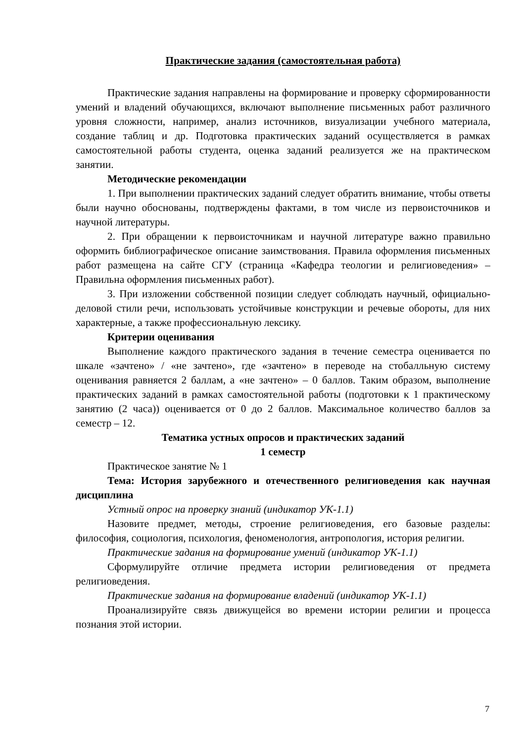Практические задания (самостоятельная работа)
Практические задания направлены на формирование и проверку сформированности умений и владений обучающихся, включают выполнение письменных работ различного уровня сложности, например, анализ источников, визуализации учебного материала, создание таблиц и др. Подготовка практических заданий осуществляется в рамках самостоятельной работы студента, оценка заданий реализуется же на практическом занятии.
Методические рекомендации
1. При выполнении практических заданий следует обратить внимание, чтобы ответы были научно обоснованы, подтверждены фактами, в том числе из первоисточников и научной литературы.
2. При обращении к первоисточникам и научной литературе важно правильно оформить библиографическое описание заимствования. Правила оформления письменных работ размещена на сайте СГУ (страница «Кафедра теологии и религиоведения» – Правильна оформления письменных работ).
3. При изложении собственной позиции следует соблюдать научный, официально-деловой стили речи, использовать устойчивые конструкции и речевые обороты, для них характерные, а также профессиональную лексику.
Критерии оценивания
Выполнение каждого практического задания в течение семестра оценивается по шкале «зачтено» / «не зачтено», где «зачтено» в переводе на стобалльную систему оценивания равняется 2 баллам, а «не зачтено» – 0 баллов. Таким образом, выполнение практических заданий в рамках самостоятельной работы (подготовки к 1 практическому занятию (2 часа)) оценивается от 0 до 2 баллов. Максимальное количество баллов за семестр – 12.
Тематика устных опросов и практических заданий
1 семестр
Практическое занятие № 1
Тема: История зарубежного и отечественного религиоведения как научная дисциплина
Устный опрос на проверку знаний (индикатор УК-1.1)
Назовите предмет, методы, строение религиоведения, его базовые разделы: философия, социология, психология, феноменология, антропология, история религии.
Практические задания на формирование умений (индикатор УК-1.1)
Сформулируйте отличие предмета истории религиоведения от предмета религиоведения.
Практические задания на формирование владений (индикатор УК-1.1)
Проанализируйте связь движущейся во времени истории религии и процесса познания этой истории.
7